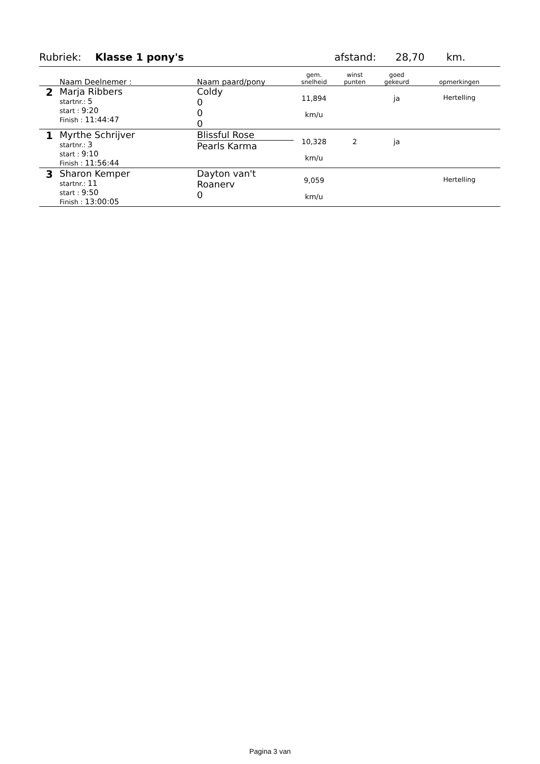Rubriek: Klasse 1 pony's afstand: 28,70 km.
| | Naam Deelnemer : | Naam paard/pony | gem. snelheid | winst punten | goed gekeurd | opmerkingen |
| --- | --- | --- | --- | --- | --- | --- |
| 2 | Marja Ribbers startnr.: 5 start : 9:20 Finish : 11:44:47 | Coldy 0 0 0 | 11,894 km/u | | ja | Hertelling |
| 1 | Myrthe Schrijver startnr.: 3 start : 9:10 Finish : 11:56:44 | Blissful Rose Pearls Karma | 10,328 km/u | 2 | ja | |
| 3 | Sharon Kemper startnr.: 11 start : 9:50 Finish : 13:00:05 | Dayton van't Roanerv 0 | 9,059 km/u | | | Hertelling |
Pagina 3 van